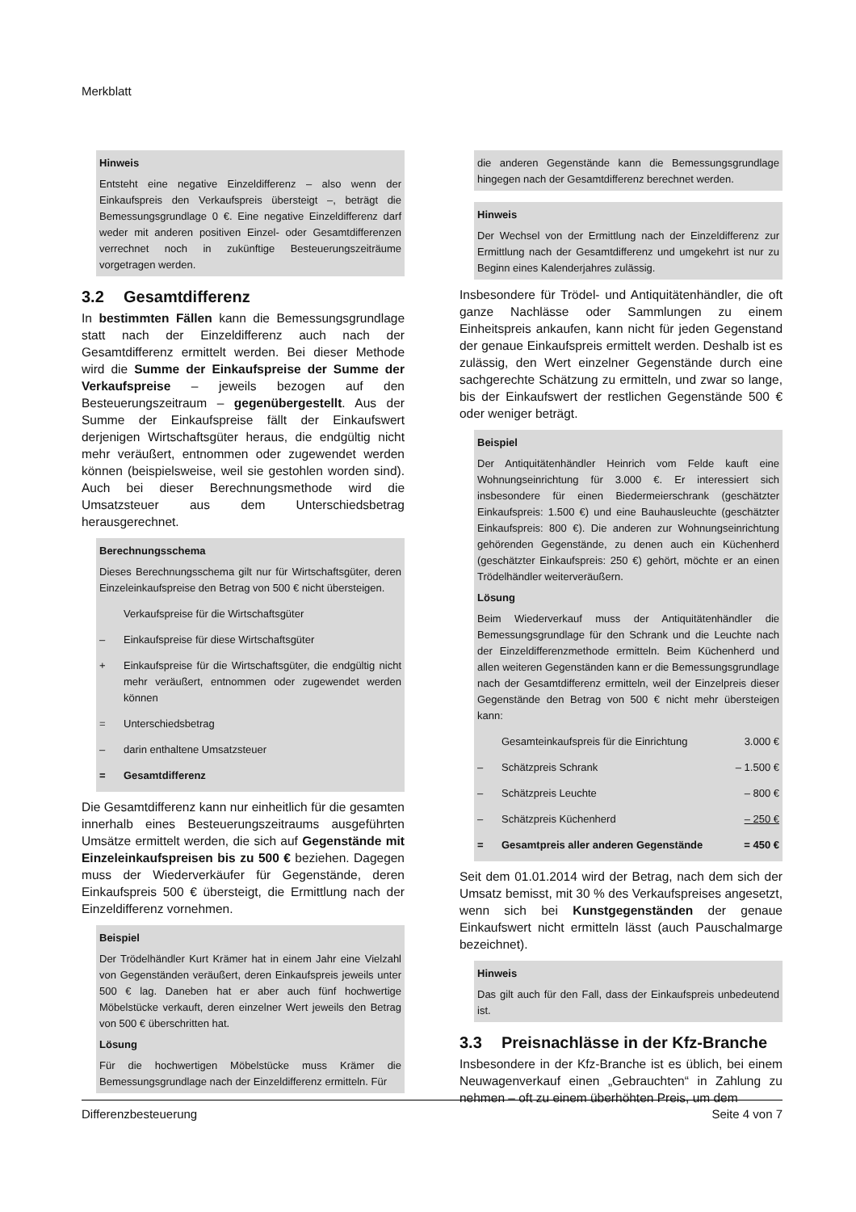Merkblatt
Hinweis
Entsteht eine negative Einzeldifferenz – also wenn der Einkaufspreis den Verkaufspreis übersteigt –, beträgt die Bemessungsgrundlage 0 €. Eine negative Einzeldifferenz darf weder mit anderen positiven Einzel- oder Gesamtdifferenzen verrechnet noch in zukünftige Besteuerungszeiträume vorgetragen werden.
3.2 Gesamtdifferenz
In bestimmten Fällen kann die Bemessungsgrundlage statt nach der Einzeldifferenz auch nach der Gesamtdifferenz ermittelt werden. Bei dieser Methode wird die Summe der Einkaufspreise der Summe der Verkaufspreise – jeweils bezogen auf den Besteuerungszeitraum – gegenübergestellt. Aus der Summe der Einkaufspreise fällt der Einkaufswert derjenigen Wirtschaftsgüter heraus, die endgültig nicht mehr veräußert, entnommen oder zugewendet werden können (beispielsweise, weil sie gestohlen worden sind). Auch bei dieser Berechnungsmethode wird die Umsatzsteuer aus dem Unterschiedsbetrag herausgerechnet.
Berechnungsschema
Dieses Berechnungsschema gilt nur für Wirtschaftsgüter, deren Einzeleinkaufspreise den Betrag von 500 € nicht übersteigen.
| | Verkaufspreise für die Wirtschaftsgüter |
| – | Einkaufspreise für diese Wirtschaftsgüter |
| + | Einkaufspreise für die Wirtschaftsgüter, die endgültig nicht mehr veräußert, entnommen oder zugewendet werden können |
| = | Unterschiedsbetrag |
| – | darin enthaltene Umsatzsteuer |
| = | Gesamtdifferenz |
Die Gesamtdifferenz kann nur einheitlich für die gesamten innerhalb eines Besteuerungszeitraums ausgeführten Umsätze ermittelt werden, die sich auf Gegenstände mit Einzeleinkaufspreisen bis zu 500 € beziehen. Dagegen muss der Wiederverkäufer für Gegenstände, deren Einkaufspreis 500 € übersteigt, die Ermittlung nach der Einzeldifferenz vornehmen.
Beispiel
Der Trödelhändler Kurt Krämer hat in einem Jahr eine Vielzahl von Gegenständen veräußert, deren Einkaufspreis jeweils unter 500 € lag. Daneben hat er aber auch fünf hochwertige Möbelstücke verkauft, deren einzelner Wert jeweils den Betrag von 500 € überschritten hat.
Lösung
Für die hochwertigen Möbelstücke muss Krämer die Bemessungsgrundlage nach der Einzeldifferenz ermitteln. Für
die anderen Gegenstände kann die Bemessungsgrundlage hingegen nach der Gesamtdifferenz berechnet werden.
Hinweis
Der Wechsel von der Ermittlung nach der Einzeldifferenz zur Ermittlung nach der Gesamtdifferenz und umgekehrt ist nur zu Beginn eines Kalenderjahres zulässig.
Insbesondere für Trödel- und Antiquitätenhändler, die oft ganze Nachlässe oder Sammlungen zu einem Einheitspreis ankaufen, kann nicht für jeden Gegenstand der genaue Einkaufspreis ermittelt werden. Deshalb ist es zulässig, den Wert einzelner Gegenstände durch eine sachgerechte Schätzung zu ermitteln, und zwar so lange, bis der Einkaufswert der restlichen Gegenstände 500 € oder weniger beträgt.
Beispiel
Der Antiquitätenhändler Heinrich vom Felde kauft eine Wohnungseinrichtung für 3.000 €. Er interessiert sich insbesondere für einen Biedermeierschrank (geschätzter Einkaufspreis: 1.500 €) und eine Bauhausleuchte (geschätzter Einkaufspreis: 800 €). Die anderen zur Wohnungseinrichtung gehörenden Gegenstände, zu denen auch ein Küchenherd (geschätzter Einkaufspreis: 250 €) gehört, möchte er an einen Trödelhändler weiterveräußern.
Lösung
Beim Wiederverkauf muss der Antiquitätenhändler die Bemessungsgrundlage für den Schrank und die Leuchte nach der Einzeldifferenzmethode ermitteln. Beim Küchenherd und allen weiteren Gegenständen kann er die Bemessungsgrundlage nach der Gesamtdifferenz ermitteln, weil der Einzelpreis dieser Gegenstände den Betrag von 500 € nicht mehr übersteigen kann:
| | Gesamteinkaufspreis für die Einrichtung | 3.000 € |
| – | Schätzpreis Schrank | – 1.500 € |
| – | Schätzpreis Leuchte | – 800 € |
| – | Schätzpreis Küchenherd | – 250 € |
| = | Gesamtpreis aller anderen Gegenstände | = 450 € |
Seit dem 01.01.2014 wird der Betrag, nach dem sich der Umsatz bemisst, mit 30 % des Verkaufspreises angesetzt, wenn sich bei Kunstgegenständen der genaue Einkaufswert nicht ermitteln lässt (auch Pauschalmarge bezeichnet).
Hinweis
Das gilt auch für den Fall, dass der Einkaufspreis unbedeutend ist.
3.3 Preisnachlässe in der Kfz-Branche
Insbesondere in der Kfz-Branche ist es üblich, bei einem Neuwagenverkauf einen „Gebrauchten“ in Zahlung zu nehmen – oft zu einem überhöhten Preis, um dem
Differenzbesteuerung Seite 4 von 7